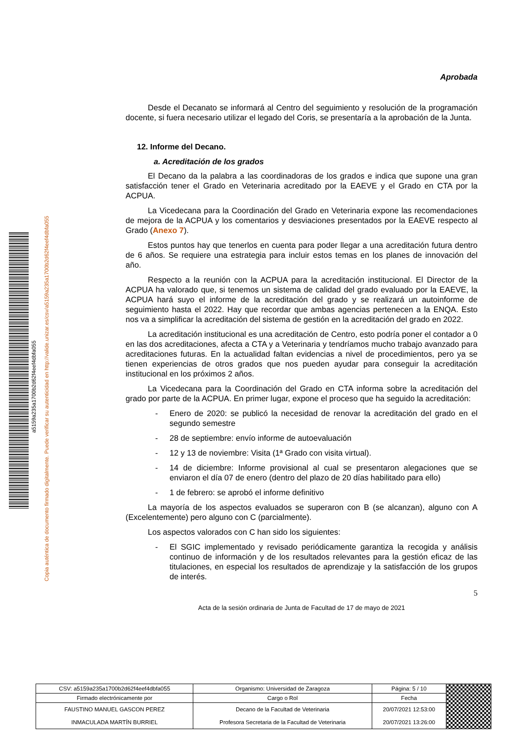a5159a235a1700b2d62f4eef4dbfa055
Copia auténtica de documento firmado digitalmente. Puede verificar su autenticidad en http://valide.unizar.es/csv/a5159a235a1700b2d62f4eef4dbfa055
Aprobada
Desde el Decanato se informará al Centro del seguimiento y resolución de la programación docente, si fuera necesario utilizar el legado del Coris, se presentaría a la aprobación de la Junta.
12. Informe del Decano.
a. Acreditación de los grados
El Decano da la palabra a las coordinadoras de los grados e indica que supone una gran satisfacción tener el Grado en Veterinaria acreditado por la EAEVE y el Grado en CTA por la ACPUA.
La Vicedecana para la Coordinación del Grado en Veterinaria expone las recomendaciones de mejora de la ACPUA y los comentarios y desviaciones presentados por la EAEVE respecto al Grado (Anexo 7).
Estos puntos hay que tenerlos en cuenta para poder llegar a una acreditación futura dentro de 6 años. Se requiere una estrategia para incluir estos temas en los planes de innovación del año.
Respecto a la reunión con la ACPUA para la acreditación institucional. El Director de la ACPUA ha valorado que, si tenemos un sistema de calidad del grado evaluado por la EAEVE, la ACPUA hará suyo el informe de la acreditación del grado y se realizará un autoinforme de seguimiento hasta el 2022. Hay que recordar que ambas agencias pertenecen a la ENQA. Esto nos va a simplificar la acreditación del sistema de gestión en la acreditación del grado en 2022.
La acreditación institucional es una acreditación de Centro, esto podría poner el contador a 0 en las dos acreditaciones, afecta a CTA y a Veterinaria y tendríamos mucho trabajo avanzado para acreditaciones futuras. En la actualidad faltan evidencias a nivel de procedimientos, pero ya se tienen experiencias de otros grados que nos pueden ayudar para conseguir la acreditación institucional en los próximos 2 años.
La Vicedecana para la Coordinación del Grado en CTA informa sobre la acreditación del grado por parte de la ACPUA. En primer lugar, expone el proceso que ha seguido la acreditación:
- Enero de 2020: se publicó la necesidad de renovar la acreditación del grado en el segundo semestre
- 28 de septiembre: envío informe de autoevaluación
- 12 y 13 de noviembre: Visita (1ª Grado con visita virtual).
- 14 de diciembre: Informe provisional al cual se presentaron alegaciones que se enviaron el día 07 de enero (dentro del plazo de 20 días habilitado para ello)
- 1 de febrero: se aprobó el informe definitivo
La mayoría de los aspectos evaluados se superaron con B (se alcanzan), alguno con A (Excelentemente) pero alguno con C (parcialmente).
Los aspectos valorados con C han sido los siguientes:
- El SGIC implementado y revisado periódicamente garantiza la recogida y análisis continuo de información y de los resultados relevantes para la gestión eficaz de las titulaciones, en especial los resultados de aprendizaje y la satisfacción de los grupos de interés.
5
Acta de la sesión ordinaria de Junta de Facultad de 17 de mayo de 2021
| CSV: a5159a235a1700b2d62f4eef4dbfa055 | Organismo: Universidad de Zaragoza | Página: 5 / 10 | |
| Firmado electrónicamente por | Cargo o Rol | Fecha | |
| FAUSTINO MANUEL GASCON PEREZ | Decano de la Facultad de Veterinaria | 20/07/2021 12:53:00 | |
| INMACULADA MARTÍN BURRIEL | Profesora Secretaria de la Facultad de Veterinaria | 20/07/2021 13:26:00 | |